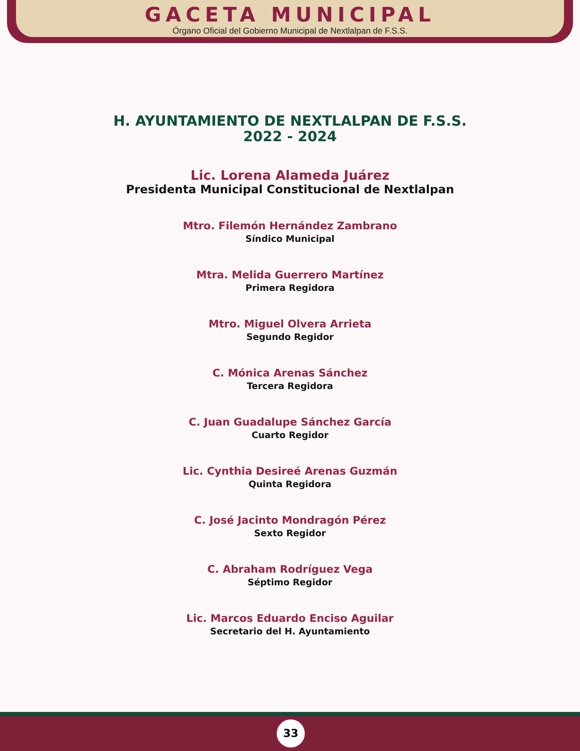GACETA MUNICIPAL
Órgano Oficial del Gobierno Municipal de Nextlalpan de F.S.S.
H. AYUNTAMIENTO DE NEXTLALPAN DE F.S.S.
2022 - 2024
Lic. Lorena Alameda Juárez
Presidenta Municipal Constitucional de Nextlalpan
Mtro. Filemón Hernández Zambrano
Síndico Municipal
Mtra. Melida Guerrero Martínez
Primera Regidora
Mtro. Miguel Olvera Arrieta
Segundo Regidor
C. Mónica Arenas Sánchez
Tercera Regidora
C. Juan Guadalupe Sánchez García
Cuarto Regidor
Lic. Cynthia Desireé Arenas Guzmán
Quinta Regidora
C. José Jacinto Mondragón Pérez
Sexto Regidor
C. Abraham Rodríguez Vega
Séptimo Regidor
Lic. Marcos Eduardo Enciso Aguilar
Secretario del H. Ayuntamiento
33